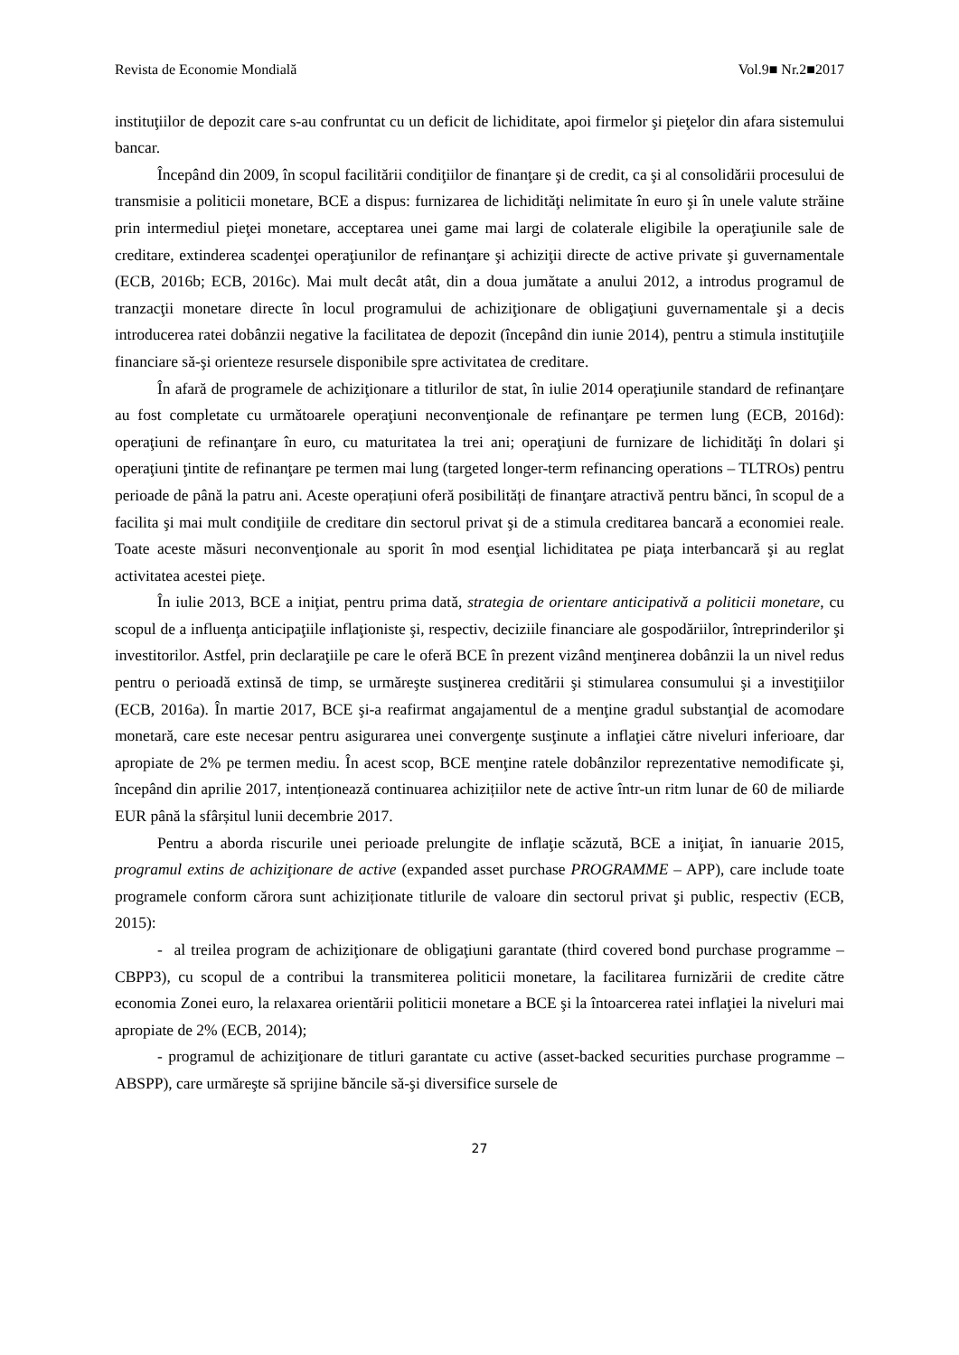Revista de Economie Mondială Vol.9■ Nr.2■2017
instituţiilor de depozit care s-au confruntat cu un deficit de lichiditate, apoi firmelor şi pieţelor din afara sistemului bancar.
Începând din 2009, în scopul facilitării condiţiilor de finanţare şi de credit, ca şi al consolidării procesului de transmisie a politicii monetare, BCE a dispus: furnizarea de lichidităţi nelimitate în euro şi în unele valute străine prin intermediul pieţei monetare, acceptarea unei game mai largi de colaterale eligibile la operaţiunile sale de creditare, extinderea scadenţei operaţiunilor de refinanţare şi achiziţii directe de active private şi guvernamentale (ECB, 2016b; ECB, 2016c). Mai mult decât atât, din a doua jumătate a anului 2012, a introdus programul de tranzacţii monetare directe în locul programului de achiziţionare de obligaţiuni guvernamentale şi a decis introducerea ratei dobânzii negative la facilitatea de depozit (începând din iunie 2014), pentru a stimula instituţiile financiare să-şi orienteze resursele disponibile spre activitatea de creditare.
În afară de programele de achiziţionare a titlurilor de stat, în iulie 2014 operaţiunile standard de refinanţare au fost completate cu următoarele operaţiuni neconvenţionale de refinanţare pe termen lung (ECB, 2016d): operaţiuni de refinanţare în euro, cu maturitatea la trei ani; operaţiuni de furnizare de lichidităţi în dolari şi operaţiuni ţintite de refinanţare pe termen mai lung (targeted longer-term refinancing operations – TLTROs) pentru perioade de până la patru ani. Aceste operațiuni oferă posibilități de finanţare atractivă pentru bănci, în scopul de a facilita şi mai mult condiţiile de creditare din sectorul privat şi de a stimula creditarea bancară a economiei reale. Toate aceste măsuri neconvenţionale au sporit în mod esenţial lichiditatea pe piaţa interbancară şi au reglat activitatea acestei pieţe.
În iulie 2013, BCE a iniţiat, pentru prima dată, strategia de orientare anticipativă a politicii monetare, cu scopul de a influenţa anticipaţiile inflaţioniste şi, respectiv, deciziile financiare ale gospodăriilor, întreprinderilor şi investitorilor. Astfel, prin declaraţiile pe care le oferă BCE în prezent vizând menţinerea dobânzii la un nivel redus pentru o perioadă extinsă de timp, se urmăreşte susţinerea creditării şi stimularea consumului şi a investiţiilor (ECB, 2016a). În martie 2017, BCE şi-a reafirmat angajamentul de a menţine gradul substanţial de acomodare monetară, care este necesar pentru asigurarea unei convergenţe susţinute a inflaţiei către niveluri inferioare, dar apropiate de 2% pe termen mediu. În acest scop, BCE menţine ratele dobânzilor reprezentative nemodificate şi, începând din aprilie 2017, intenționează continuarea achizițiilor nete de active într-un ritm lunar de 60 de miliarde EUR până la sfârșitul lunii decembrie 2017.
Pentru a aborda riscurile unei perioade prelungite de inflaţie scăzută, BCE a iniţiat, în ianuarie 2015, programul extins de achiziţionare de active (expanded asset purchase PROGRAMME – APP), care include toate programele conform cărora sunt achiziționate titlurile de valoare din sectorul privat şi public, respectiv (ECB, 2015):
- al treilea program de achiziţionare de obligaţiuni garantate (third covered bond purchase programme – CBPP3), cu scopul de a contribui la transmiterea politicii monetare, la facilitarea furnizării de credite către economia Zonei euro, la relaxarea orientării politicii monetare a BCE şi la întoarcerea ratei inflaţiei la niveluri mai apropiate de 2% (ECB, 2014);
- programul de achiziţionare de titluri garantate cu active (asset-backed securities purchase programme – ABSPP), care urmăreşte să sprijine băncile să-şi diversifice sursele de
27